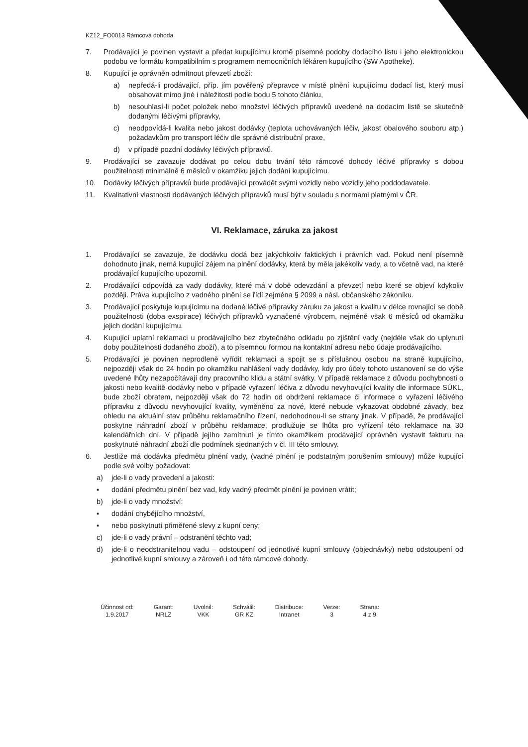KZ12_FO0013 Rámcová dohoda
7. Prodávající je povinen vystavit a předat kupujícímu kromě písemné podoby dodacího listu i jeho elektronickou podobu ve formátu kompatibilním s programem nemocničních lékáren kupujícího (SW Apotheke).
8. Kupující je oprávněn odmítnout převzetí zboží:
a) nepředá-li prodávající, příp. jím pověřený přepravce v místě plnění kupujícímu dodací list, který musí obsahovat mimo jiné i náležitosti podle bodu 5 tohoto článku,
b) nesouhlasí-li počet položek nebo množství léčivých přípravků uvedené na dodacím listě se skutečně dodanými léčivými přípravky,
c) neodpovídá-li kvalita nebo jakost dodávky (teplota uchovávaných léčiv, jakost obalového souboru atp.) požadavkům pro transport léčiv dle správné distribuční praxe,
d) v případě pozdní dodávky léčivých přípravků.
9. Prodávající se zavazuje dodávat po celou dobu trvání této rámcové dohody léčivé přípravky s dobou použitelnosti minimálně 6 měsíců v okamžiku jejich dodání kupujícímu.
10. Dodávky léčivých přípravků bude prodávající provádět svými vozidly nebo vozidly jeho poddodavatele.
11. Kvalitativní vlastnosti dodávaných léčivých přípravků musí být v souladu s normami platnými v ČR.
VI. Reklamace, záruka za jakost
1. Prodávající se zavazuje, že dodávku dodá bez jakýchkoliv faktických i právních vad. Pokud není písemně dohodnuto jinak, nemá kupující zájem na plnění dodávky, která by měla jakékoliv vady, a to včetně vad, na které prodávající kupujícího upozornil.
2. Prodávající odpovídá za vady dodávky, které má v době odevzdání a převzetí nebo které se objeví kdykoliv později. Práva kupujícího z vadného plnění se řídí zejména § 2099 a násl. občanského zákoníku.
3. Prodávající poskytuje kupujícímu na dodané léčivé přípravky záruku za jakost a kvalitu v délce rovnající se době použitelnosti (doba exspirace) léčivých přípravků vyznačené výrobcem, nejméně však 6 měsíců od okamžiku jejich dodání kupujícímu.
4. Kupující uplatní reklamaci u prodávajícího bez zbytečného odkladu po zjištění vady (nejdéle však do uplynutí doby použitelnosti dodaného zboží), a to písemnou formou na kontaktní adresu nebo údaje prodávajícího.
5. Prodávající je povinen neprodleně vyřídit reklamaci a spojit se s příslušnou osobou na straně kupujícího, nejpozději však do 24 hodin po okamžiku nahlášení vady dodávky, kdy pro účely tohoto ustanovení se do výše uvedené lhůty nezapočítávají dny pracovního klidu a státní svátky. V případě reklamace z důvodu pochybnosti o jakosti nebo kvalitě dodávky nebo v případě vyřazení léčiva z důvodu nevyhovující kvality dle informace SÚKL, bude zboží obratem, nejpozději však do 72 hodin od obdržení reklamace či informace o vyřazení léčivého přípravku z důvodu nevyhovující kvality, vyměněno za nové, které nebude vykazovat obdobné závady, bez ohledu na aktuální stav průběhu reklamačního řízení, nedohodnou-li se strany jinak. V případě, že prodávající poskytne náhradní zboží v průběhu reklamace, prodlužuje se lhůta pro vyřízení této reklamace na 30 kalendářních dní. V případě jejího zamítnutí je tímto okamžikem prodávající oprávněn vystavit fakturu na poskytnuté náhradní zboží dle podmínek sjednaných v čl. III této smlouvy.
6. Jestliže má dodávka předmětu plnění vady, (vadné plnění je podstatným porušením smlouvy) může kupující podle své volby požadovat:
a) jde-li o vady provedení a jakosti:
▪ dodání předmětu plnění bez vad, kdy vadný předmět plnění je povinen vrátit;
b) jde-li o vady množství:
▪ dodání chybějícího množství,
▪ nebo poskytnutí přiměřené slevy z kupní ceny;
c) jde-li o vady právní – odstranění těchto vad;
d) jde-li o neodstranitelnou vadu – odstoupení od jednotlivé kupní smlouvy (objednávky) nebo odstoupení od jednotlivé kupní smlouvy a zároveň i od této rámcové dohody.
| Účinnost od: 1.9.2017 | Garant: NRLZ | Uvolnil: VKK | Schválil: GR KZ | Distribuce: Intranet | Verze: 3 | Strana: 4 z 9 |